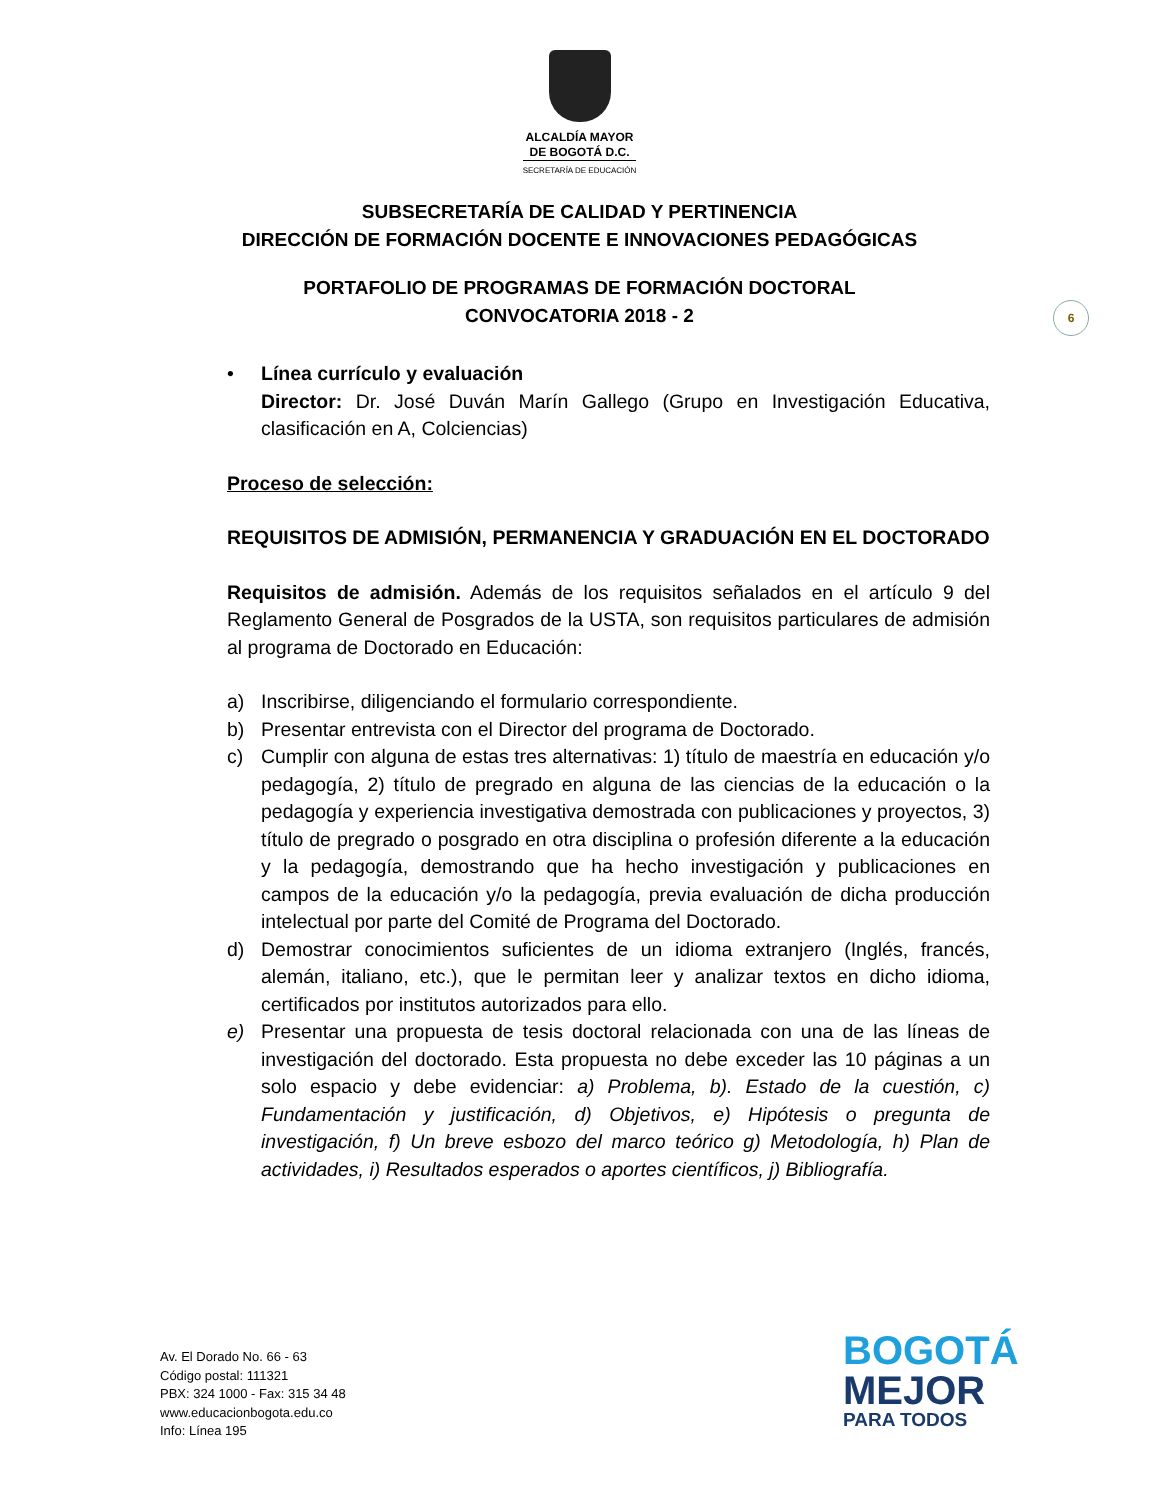ALCALDÍA MAYOR
DE BOGOTÁ D.C.
SECRETARÍA DE EDUCACIÓN
SUBSECRETARÍA DE CALIDAD Y PERTINENCIA
DIRECCIÓN DE FORMACIÓN DOCENTE E INNOVACIONES PEDAGÓGICAS
PORTAFOLIO DE PROGRAMAS DE FORMACIÓN DOCTORAL
CONVOCATORIA 2018 - 2
6
• Línea currículo y evaluación
Director: Dr. José Duván Marín Gallego (Grupo en Investigación Educativa, clasificación en A, Colciencias)
Proceso de selección:
REQUISITOS DE ADMISIÓN, PERMANENCIA Y GRADUACIÓN EN EL DOCTORADO
Requisitos de admisión. Además de los requisitos señalados en el artículo 9 del Reglamento General de Posgrados de la USTA, son requisitos particulares de admisión al programa de Doctorado en Educación:
a) Inscribirse, diligenciando el formulario correspondiente.
b) Presentar entrevista con el Director del programa de Doctorado.
c) Cumplir con alguna de estas tres alternativas: 1) título de maestría en educación y/o pedagogía, 2) título de pregrado en alguna de las ciencias de la educación o la pedagogía y experiencia investigativa demostrada con publicaciones y proyectos, 3) título de pregrado o posgrado en otra disciplina o profesión diferente a la educación y la pedagogía, demostrando que ha hecho investigación y publicaciones en campos de la educación y/o la pedagogía, previa evaluación de dicha producción intelectual por parte del Comité de Programa del Doctorado.
d) Demostrar conocimientos suficientes de un idioma extranjero (Inglés, francés, alemán, italiano, etc.), que le permitan leer y analizar textos en dicho idioma, certificados por institutos autorizados para ello.
e) Presentar una propuesta de tesis doctoral relacionada con una de las líneas de investigación del doctorado. Esta propuesta no debe exceder las 10 páginas a un solo espacio y debe evidenciar: a) Problema, b). Estado de la cuestión, c) Fundamentación y justificación, d) Objetivos, e) Hipótesis o pregunta de investigación, f) Un breve esbozo del marco teórico g) Metodología, h) Plan de actividades, i) Resultados esperados o aportes científicos, j) Bibliografía.
Av. El Dorado No. 66 - 63
Código postal: 111321
PBX: 324 1000 - Fax: 315 34 48
www.educacionbogota.edu.co
Info: Línea 195
BOGOTÁ
MEJOR
PARA TODOS